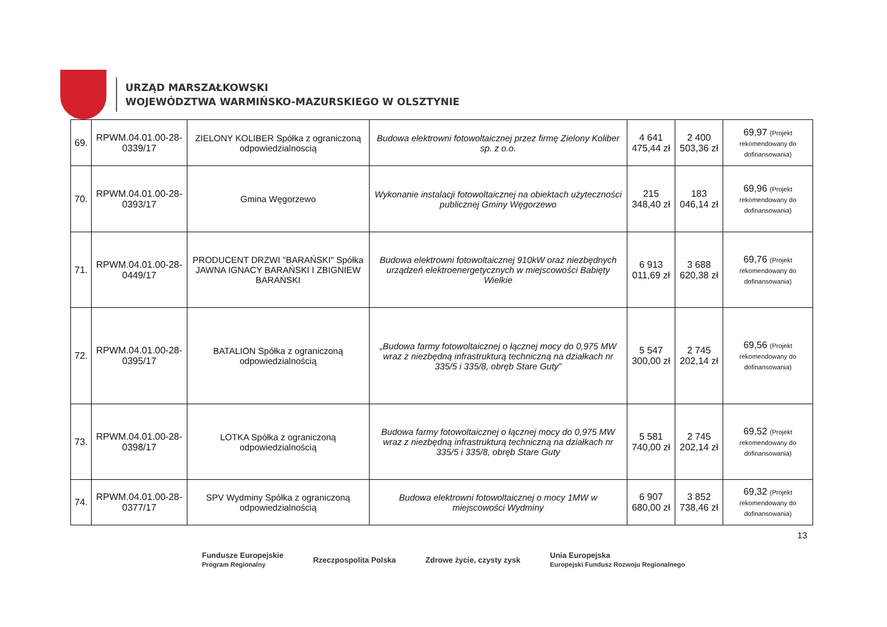URZĄD MARSZAŁKOWSKI
WOJEWÓDZTWA WARMIŃSKO-MAZURSKIEGO W OLSZTYNIE
| 69. | RPWM.04.01.00-28-0339/17 | ZIELONY KOLIBER Spółka z ograniczoną odpowiedzialnoscią | Budowa elektrowni fotowoltaicznej przez firmę Zielony Koliber sp. z o.o. | 4 641 475,44 zł | 2 400 503,36 zł | 69,97 (Projekt rekomendowany do dofinansowania) |
| 70. | RPWM.04.01.00-28-0393/17 | Gmina Węgorzewo | Wykonanie instalacji fotowoltaicznej na obiektach użyteczności publicznej Gminy Węgorzewo | 215 348,40 zł | 183 046,14 zł | 69,96 (Projekt rekomendowany do dofinansowania) |
| 71. | RPWM.04.01.00-28-0449/17 | PRODUCENT DRZWI "BARAŃSKI" Spółka JAWNA IGNACY BARAŃSKI I ZBIGNIEW BARAŃSKI | Budowa elektrowni fotowoltaicznej 910kW oraz niezbędnych urządzeń elektroenergetycznych w miejscowości Babięty Wielkie | 6 913 011,69 zł | 3 688 620,38 zł | 69,76 (Projekt rekomendowany do dofinansowania) |
| 72. | RPWM.04.01.00-28-0395/17 | BATALION Spółka z ograniczoną odpowiedzialnością | „Budowa farmy fotowoltaicznej o łącznej mocy do 0,975 MW wraz z niezbędną infrastrukturą techniczną na działkach nr 335/5 i 335/8, obręb Stare Guty” | 5 547 300,00 zł | 2 745 202,14 zł | 69,56 (Projekt rekomendowany do dofinansowania) |
| 73. | RPWM.04.01.00-28-0398/17 | LOTKA Spółka z ograniczoną odpowiedzialnością | Budowa farmy fotowoltaicznej o łącznej mocy do 0,975 MW wraz z niezbędną infrastrukturą techniczną na działkach nr 335/5 i 335/8, obręb Stare Guty | 5 581 740,00 zł | 2 745 202,14 zł | 69,52 (Projekt rekomendowany do dofinansowania) |
| 74. | RPWM.04.01.00-28-0377/17 | SPV Wydminy Spółka z ograniczoną odpowiedzialnością | Budowa elektrowni fotowoltaicznej o mocy 1MW w miejscowości Wydminy | 6 907 680,00 zł | 3 852 738,46 zł | 69,32 (Projekt rekomendowany do dofinansowania) |
13
Fundusze Europejskie
Program Regionalny
Rzeczpospolita Polska Zdrowe życie, czysty zysk
Unia Europejska
Europejski Fundusz Rozwoju Regionalnego